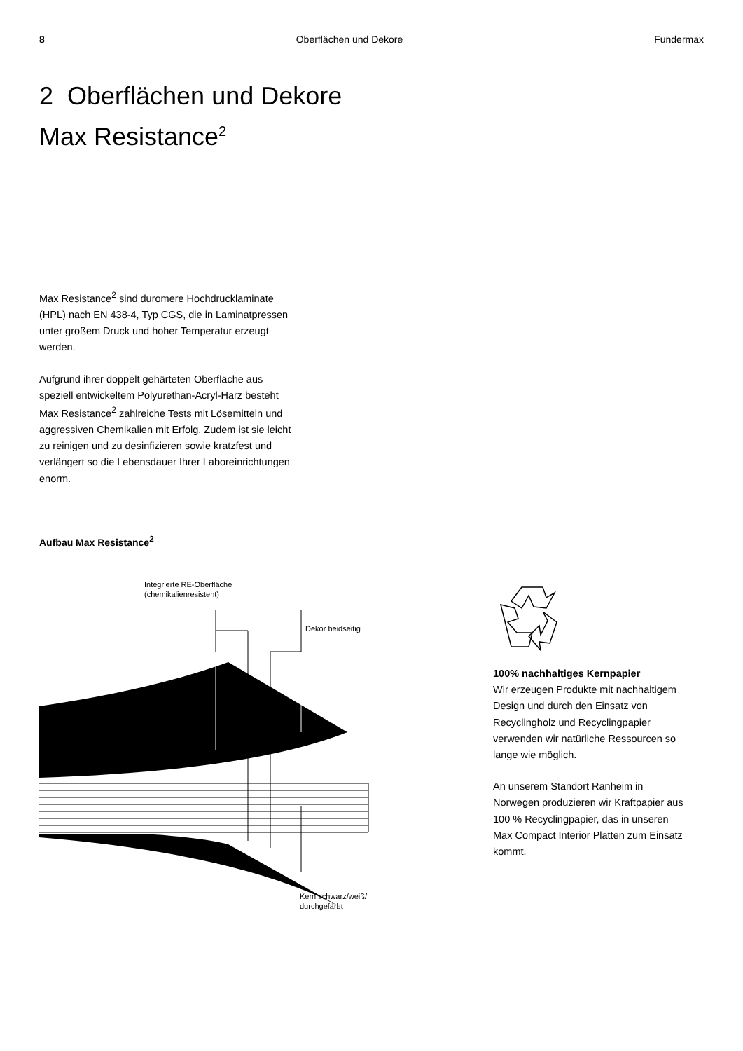8 Oberflächen und Dekore Fundermax
2 Oberflächen und Dekore
Max Resistance<sup>2</sup>
Max Resistance<sup>2</sup> sind duromere Hochdruck­laminate (HPL) nach EN 438-4, Typ CGS, die in Laminatpressen unter großem Druck und hoher Temperatur erzeugt werden.
Aufgrund ihrer doppelt gehärteten Oberfläche aus speziell entwickeltem Polyurethan-Acryl-Harz besteht Max Resistance<sup>2</sup> zahlreiche Tests mit Lösemitteln und aggressiven Chemikalien mit Erfolg. Zudem ist sie leicht zu reinigen und zu desinfizieren sowie kratzfest und verlängert so die Lebensdauer Ihrer Laboreinrichtungen enorm.
Aufbau Max Resistance<sup>2</sup>
Integrierte RE-Oberfläche
(chemikalienresistent)
Dekor beidseitig
Kern schwarz/weiß/
durchgefärbt
100% nachhaltiges Kernpapier
Wir erzeugen Produkte mit nachhal­tigem Design und durch den Einsatz von Recyclingholz und Recycling­papier verwenden wir natürliche Ressourcen so lange wie möglich.
An unserem Standort Ranheim in Norwegen produzieren wir Kraft­papier aus 100 % Recyclingpapier, das in unseren Max Compact Interior Platten zum Einsatz kommt.